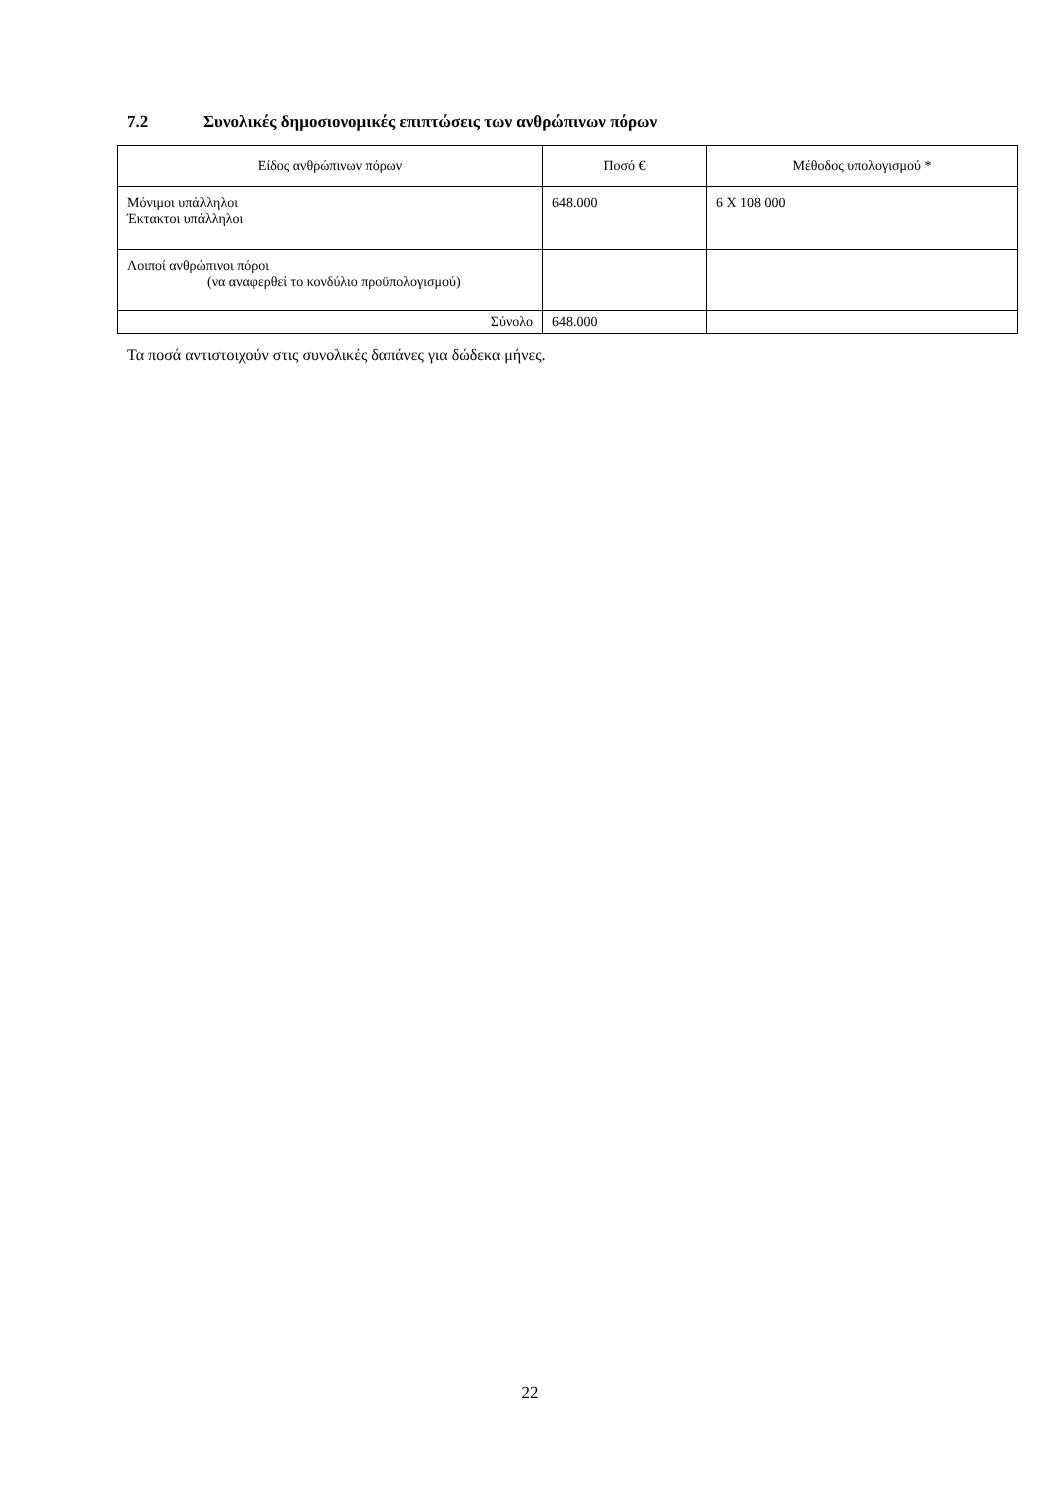7.2 Συνολικές δημοσιονομικές επιπτώσεις των ανθρώπινων πόρων
| Είδος ανθρώπινων πόρων | Ποσό € | Μέθοδος υπολογισμού * |
| --- | --- | --- |
| Μόνιμοι υπάλληλοι Έκτακτοι υπάλληλοι | 648.000 | 6 X 108 000 |
| Λοιποί ανθρώπινοι πόροι (να αναφερθεί το κονδύλιο προϋπολογισμού) | | |
| Σύνολο | 648.000 | |
Τα ποσά αντιστοιχούν στις συνολικές δαπάνες για δώδεκα μήνες.
22